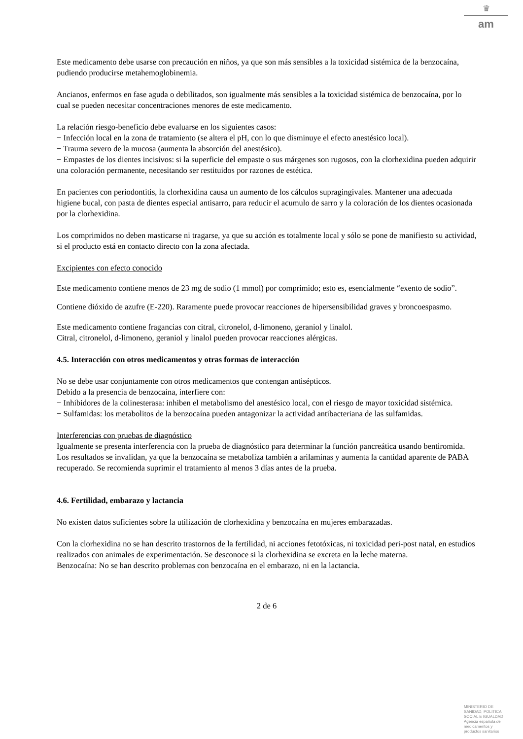♛
am
Este medicamento debe usarse con precaución en niños, ya que son más sensibles a la toxicidad sistémica de la benzocaína, pudiendo producirse metahemoglobinemia.
Ancianos, enfermos en fase aguda o debilitados, son igualmente más sensibles a la toxicidad sistémica de benzocaína, por lo cual se pueden necesitar concentraciones menores de este medicamento.
La relación riesgo-beneficio debe evaluarse en los siguientes casos:
− Infección local en la zona de tratamiento (se altera el pH, con lo que disminuye el efecto anestésico local).
− Trauma severo de la mucosa (aumenta la absorción del anestésico).
− Empastes de los dientes incisivos: si la superficie del empaste o sus márgenes son rugosos, con la clorhexidina pueden adquirir una coloración permanente, necesitando ser restituidos por razones de estética.
En pacientes con periodontitis, la clorhexidina causa un aumento de los cálculos supragingivales. Mantener una adecuada higiene bucal, con pasta de dientes especial antisarro, para reducir el acumulo de sarro y la coloración de los dientes ocasionada por la clorhexidina.
Los comprimidos no deben masticarse ni tragarse, ya que su acción es totalmente local y sólo se pone de manifiesto su actividad, si el producto está en contacto directo con la zona afectada.
Excipientes con efecto conocido
Este medicamento contiene menos de 23 mg de sodio (1 mmol) por comprimido; esto es, esencialmente “exento de sodio”.
Contiene dióxido de azufre (E-220). Raramente puede provocar reacciones de hipersensibilidad graves y broncoespasmo.
Este medicamento contiene fragancias con citral, citronelol, d-limoneno, geraniol y linalol.
Citral, citronelol, d-limoneno, geraniol y linalol pueden provocar reacciones alérgicas.
4.5. Interacción con otros medicamentos y otras formas de interacción
No se debe usar conjuntamente con otros medicamentos que contengan antisépticos.
Debido a la presencia de benzocaína, interfiere con:
− Inhibidores de la colinesterasa: inhiben el metabolismo del anestésico local, con el riesgo de mayor toxicidad sistémica.
− Sulfamidas: los metabolitos de la benzocaína pueden antagonizar la actividad antibacteriana de las sulfamidas.
Interferencias con pruebas de diagnóstico
Igualmente se presenta interferencia con la prueba de diagnóstico para determinar la función pancreática usando bentiromida. Los resultados se invalidan, ya que la benzocaína se metaboliza también a arilaminas y aumenta la cantidad aparente de PABA recuperado. Se recomienda suprimir el tratamiento al menos 3 días antes de la prueba.
4.6. Fertilidad, embarazo y lactancia
No existen datos suficientes sobre la utilización de clorhexidina y benzocaína en mujeres embarazadas.
Con la clorhexidina no se han descrito trastornos de la fertilidad, ni acciones fetotóxicas, ni toxicidad peri-post natal, en estudios realizados con animales de experimentación. Se desconoce si la clorhexidina se excreta en la leche materna.
Benzocaína: No se han descrito problemas con benzocaína en el embarazo, ni en la lactancia.
2 de 6
MINISTERIO DE
SANIDAD, POLITICA
SOCIAL E IGUALDAD
Agencia española de
medicamentos y
productos sanitarios